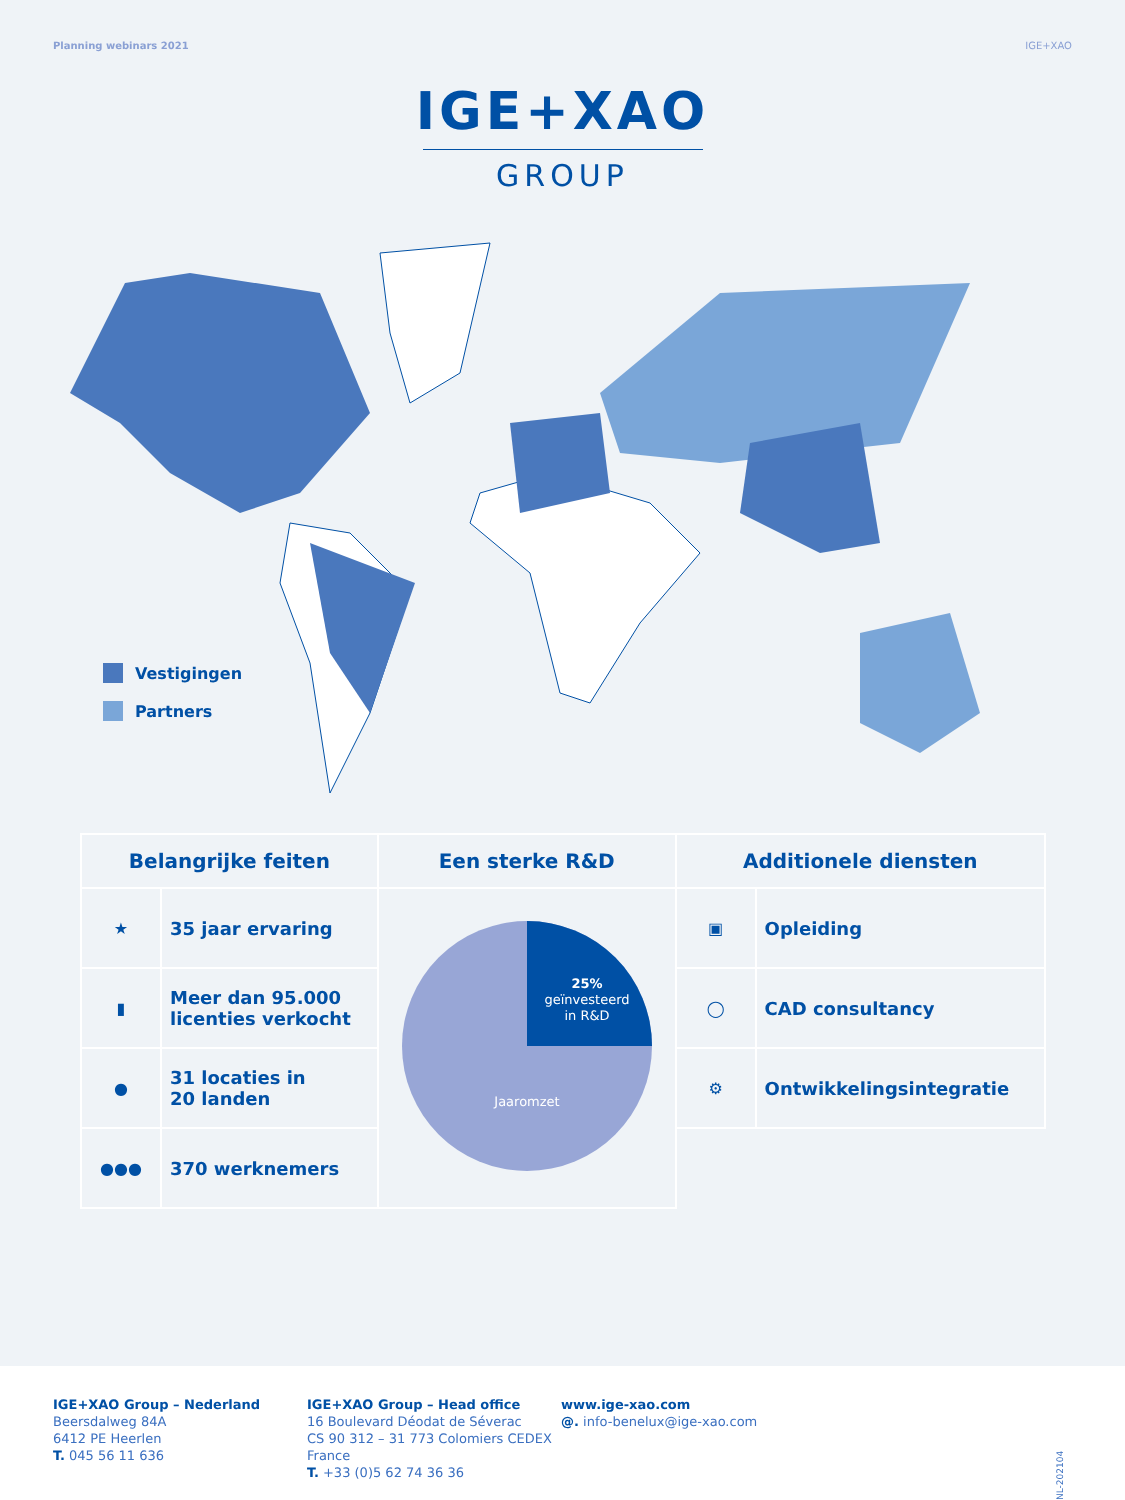Planning webinars 2021 IGE+XAO
IGE+XAO
GROUP
Vestigingen
Partners
| Belangrijke feiten | | Een sterke R&D | Additionele diensten | |
| --- | --- | --- | --- | --- |
| ★ | 35 jaar ervaring | 25% geïnvesteerd in R&D Jaaromzet | ▣ | Opleiding |
| ▮ | Meer dan 95.000 licenties verkocht | | ◯ | CAD consultancy |
| ● | 31 locaties in 20 landen | | ⚙ | Ontwikkelingsintegratie |
| ●●● | 370 werknemers | | | |
IGE+XAO Group – Nederland
Beersdalweg 84A
6412 PE Heerlen
T. 045 56 11 636
IGE+XAO Group – Head office
16 Boulevard Déodat de Séverac
CS 90 312 – 31 773 Colomiers CEDEX
France
T. +33 (0)5 62 74 36 36
www.ige-xao.com
@. info-benelux@ige-xao.com
NL-202104